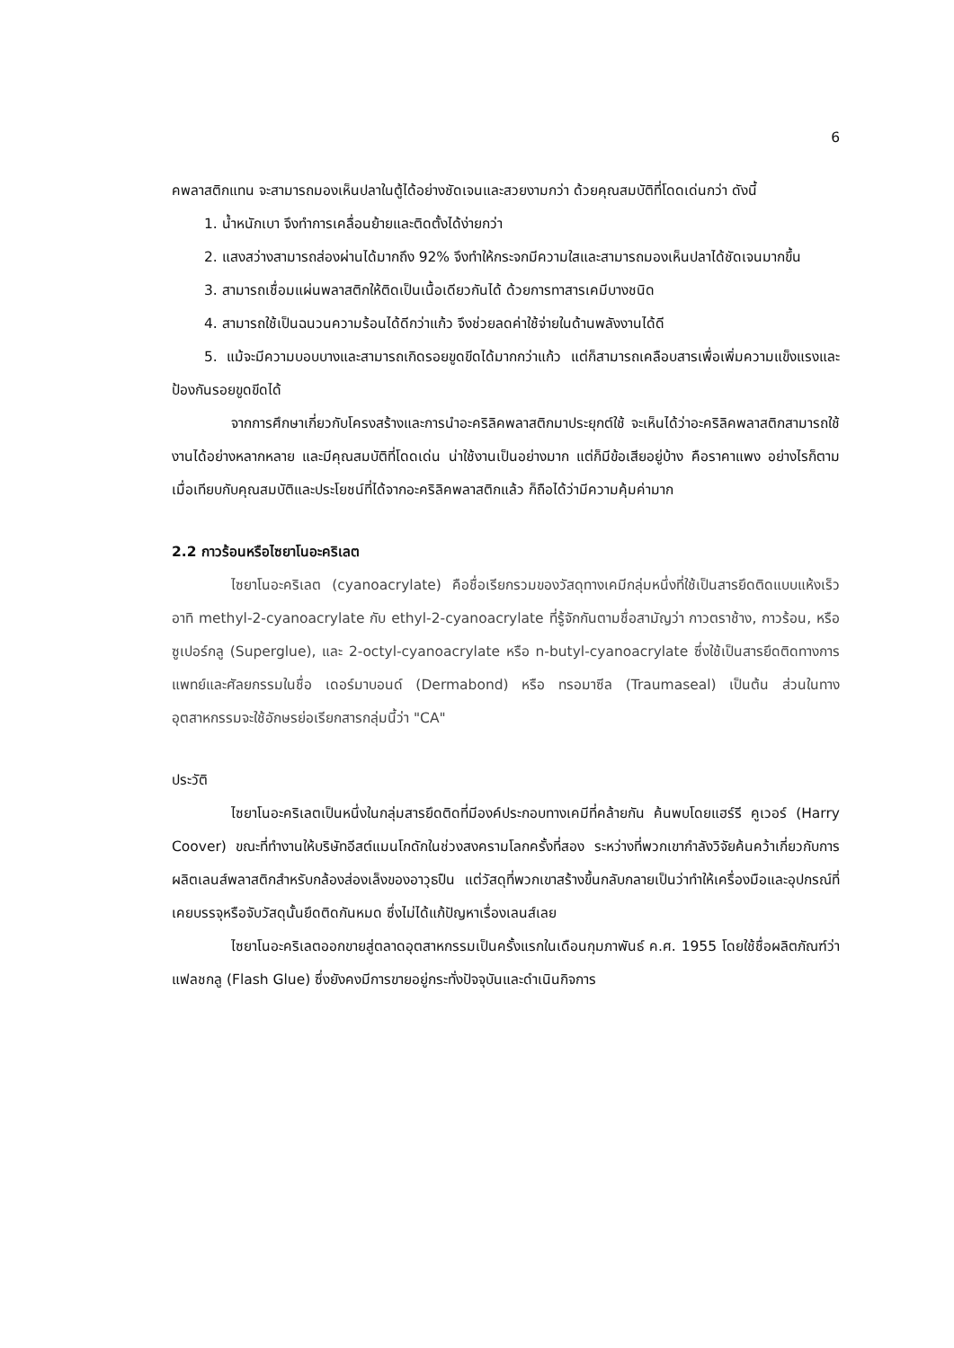6
คพลาสติกแทน จะสามารถมองเห็นปลาในตู้ได้อย่างชัดเจนและสวยงามกว่า ด้วยคุณสมบัติที่โดดเด่นกว่า ดังนี้
1. น้ำหนักเบา จึงทำการเคลื่อนย้ายและติดตั้งได้ง่ายกว่า
2. แสงสว่างสามารถส่องผ่านได้มากถึง 92% จึงทำให้กระจกมีความใสและสามารถมองเห็นปลาได้ชัดเจนมากขึ้น
3. สามารถเชื่อมแผ่นพลาสติกให้ติดเป็นเนื้อเดียวกันได้ ด้วยการทาสารเคมีบางชนิด
4. สามารถใช้เป็นฉนวนความร้อนได้ดีกว่าแก้ว จึงช่วยลดค่าใช้จ่ายในด้านพลังงานได้ดี
5. แม้จะมีความบอบบางและสามารถเกิดรอยขูดขีดได้มากกว่าแก้ว แต่ก็สามารถเคลือบสารเพื่อเพิ่มความแข็งแรงและป้องกันรอยขูดขีดได้
จากการศึกษาเกี่ยวกับโครงสร้างและการนำอะคริลิคพลาสติกมาประยุกต์ใช้ จะเห็นได้ว่าอะคริลิคพลาสติกสามารถใช้งานได้อย่างหลากหลาย และมีคุณสมบัติที่โดดเด่น น่าใช้งานเป็นอย่างมาก แต่ก็มีข้อเสียอยู่บ้าง คือราคาแพง อย่างไรก็ตาม เมื่อเทียบกับคุณสมบัติและประโยชน์ที่ได้จากอะคริลิคพลาสติกแล้ว ก็ถือได้ว่ามีความคุ้มค่ามาก
2.2 กาวร้อนหรือไซยาโนอะคริเลต
ไซยาโนอะคริเลต (cyanoacrylate) คือชื่อเรียกรวมของวัสดุทางเคมีกลุ่มหนึ่งที่ใช้เป็นสารยึดติดแบบแห้งเร็ว อาทิ methyl-2-cyanoacrylate กับ ethyl-2-cyanoacrylate ที่รู้จักกันตามชื่อสามัญว่า กาวตราช้าง, กาวร้อน, หรือ ซูเปอร์กลู (Superglue), และ 2-octyl-cyanoacrylate หรือ n-butyl-cyanoacrylate ซึ่งใช้เป็นสารยึดติดทางการแพทย์และศัลยกรรมในชื่อ เดอร์มาบอนด์ (Dermabond) หรือ ทรอมาซีล (Traumaseal) เป็นต้น ส่วนในทางอุตสาหกรรมจะใช้อักษรย่อเรียกสารกลุ่มนี้ว่า "CA"
ประวัติ
ไซยาโนอะคริเลตเป็นหนึ่งในกลุ่มสารยึดติดที่มีองค์ประกอบทางเคมีที่คล้ายกัน ค้นพบโดยแฮร์รี คูเวอร์ (Harry Coover) ขณะที่ทำงานให้บริษัทอีสต์แมนโกดักในช่วงสงครามโลกครั้งที่สอง ระหว่างที่พวกเขากำลังวิจัยค้นคว้าเกี่ยวกับการผลิตเลนส์พลาสติกสำหรับกล้องส่องเล็งของอาวุธปืน แต่วัสดุที่พวกเขาสร้างขึ้นกลับกลายเป็นว่าทำให้เครื่องมือและอุปกรณ์ที่เคยบรรจุหรือจับวัสดุนั้นยึดติดกันหมด ซึ่งไม่ได้แก้ปัญหาเรื่องเลนส์เลย
ไซยาโนอะคริเลตออกขายสู่ตลาดอุตสาหกรรมเป็นครั้งแรกในเดือนกุมภาพันธ์ ค.ศ. 1955 โดยใช้ชื่อผลิตภัณฑ์ว่า แฟลชกลู (Flash Glue) ซึ่งยังคงมีการขายอยู่กระทั่งปัจจุบันและดำเนินกิจการ